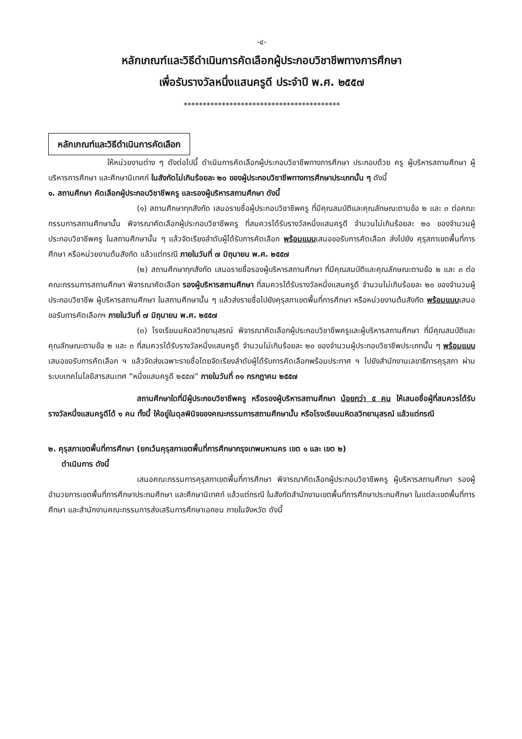-๔-
หลักเกณฑ์และวิธีดำเนินการคัดเลือกผู้ประกอบวิชาชีพทางการศึกษา
เพื่อรับรางวัลหนึ่งแสนครูดี ประจำปี พ.ศ. ๒๕๕๗
*****************************************
หลักเกณฑ์และวิธีดำเนินการคัดเลือก
ให้หน่วยงานต่าง ๆ ดังต่อไปนี้ ดำเนินการคัดเลือกผู้ประกอบวิชาชีพทางการศึกษา ประกอบด้วย ครู ผู้บริหารสถานศึกษา ผู้บริหารการศึกษา และศึกษานิเทศก์ ในสังกัดไม่เกินร้อยละ ๒๐ ของผู้ประกอบวิชาชีพทางการศึกษาประเภทนั้น ๆ ดังนี้
๑. สถานศึกษา คัดเลือกผู้ประกอบวิชาชีพครู และรองผู้บริหารสถานศึกษา ดังนี้
(๑) สถานศึกษาทุกสังกัด เสนอรายชื่อผู้ประกอบวิชาชีพครู ที่มีคุณสมบัติและคุณลักษณะตามข้อ ๒ และ ๓ ต่อคณะกรรมการสถานศึกษานั้น พิจารณาคัดเลือกผู้ประกอบวิชาชีพครู ที่สมควรได้รับรางวัลหนึ่งแสนครูดี จำนวนไม่เกินร้อยละ ๒๐ ของจำนวนผู้ประกอบวิชาชีพครู ในสถานศึกษานั้น ๆ แล้วจัดเรียงลำดับผู้ได้รับการคัดเลือก พร้อมแบบเสนอขอรับการคัดเลือก ส่งไปยัง คุรุสภาเขตพื้นที่การศึกษา หรือหน่วยงานต้นสังกัด แล้วแต่กรณี ภายในวันที่ ๗ มิถุนายน พ.ศ. ๒๕๕๗
(๒) สถานศึกษาทุกสังกัด เสนอรายชื่อรองผู้บริหารสถานศึกษา ที่มีคุณสมบัติและคุณลักษณะตามข้อ ๒ และ ๓ ต่อคณะกรรมการสถานศึกษา พิจารณาคัดเลือก รองผู้บริหารสถานศึกษา ที่สมควรได้รับรางวัลหนึ่งแสนครูดี จำนวนไม่เกินร้อยละ ๒๐ ของจำนวนผู้ประกอบวิชาชีพ ผู้บริหารสถานศึกษา ในสถานศึกษานั้น ๆ แล้วส่งรายชื่อไปยังคุรุสภาเขตพื้นที่การศึกษา หรือหน่วยงานต้นสังกัด พร้อมแบบเสนอขอรับการคัดเลือกฯ ภายในวันที่ ๗ มิถุนายน พ.ศ. ๒๕๕๗
(๓) โรงเรียนมหิดลวิทยานุสรณ์ พิจารณาคัดเลือกผู้ประกอบวิชาชีพครูและผู้บริหารสถานศึกษา ที่มีคุณสมบัติและคุณลักษณะตามข้อ ๒ และ ๓ ที่สมควรได้รับรางวัลหนึ่งแสนครูดี จำนวนไม่เกินร้อยละ ๒๐ ของจำนวนผู้ประกอบวิชาชีพประเภทนั้น ๆ พร้อมแบบเสนอขอรับการคัดเลือก ฯ แล้วจัดส่งเฉพาะรายชื่อโดยจัดเรียงลำดับผู้ได้รับการคัดเลือกพร้อมประกาศ ฯ ไปยังสำนักงานเลขาธิการคุรุสภา ผ่านระบบเทคโนโลยีสารสนเทศ “หนึ่งแสนครูดี ๒๕๕๗” ภายในวันที่ ๓๑ กรกฎาคม ๒๕๕๗
สถานศึกษาใดที่มีผู้ประกอบวิชาชีพครู หรือรองผู้บริหารสถานศึกษา น้อยกว่า ๕ คน ให้เสนอชื่อผู้ที่สมควรได้รับรางวัลหนึ่งแสนครูดีได้ ๑ คน ทั้งนี้ ให้อยู่ในดุลพินิจของคณะกรรมการสถานศึกษานั้น หรือโรงเรียนมหิดลวิทยานุสรณ์ แล้วแต่กรณี
๒. คุรุสภาเขตพื้นที่การศึกษา (ยกเว้นคุรุสภาเขตพื้นที่การศึกษากรุงเทพมหานคร เขต ๑ และ เขต ๒)
ดำเนินการ ดังนี้
เสนอคณะกรรมการคุรุสภาเขตพื้นที่การศึกษา พิจารณาคัดเลือกผู้ประกอบวิชาชีพครู ผู้บริหารสถานศึกษา รองผู้อำนวยการเขตพื้นที่การศึกษาประถมศึกษา และศึกษานิเทศก์ แล้วแต่กรณี ในสังกัดสำนักงานเขตพื้นที่การศึกษาประถมศึกษา ในแต่ละเขตพื้นที่การศึกษา และสำนักงานคณะกรรมการส่งเสริมการศึกษาเอกชน ภายในจังหวัด ดังนี้